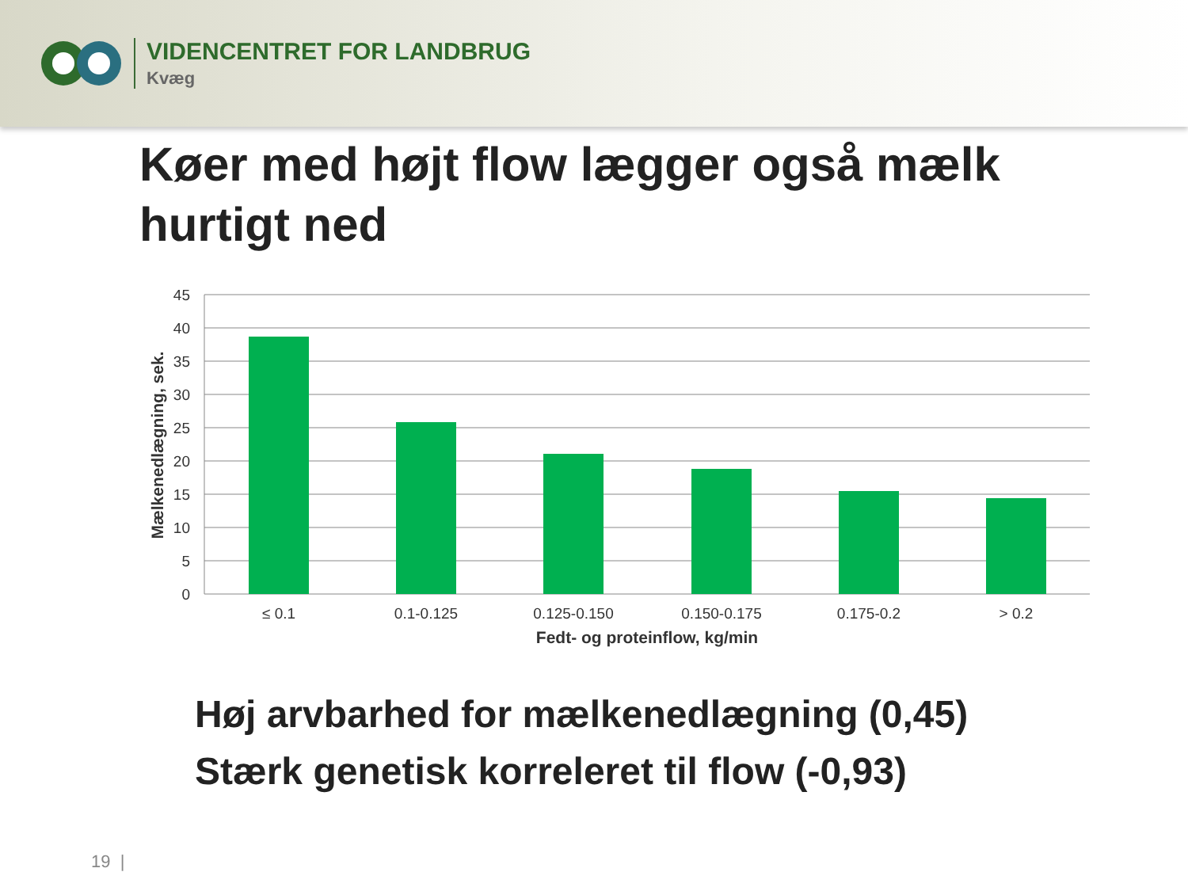VIDENCENTRET FOR LANDBRUG
Kvæg
Køer med højt flow lægger også mælk hurtigt ned
45
40
35
30
25
20
15
10
5
0
≤ 0.1
0.1-0.125
0.125-0.150
0.150-0.175
0.175-0.2
> 0.2
Fedt- og proteinflow, kg/min
Mælkenedlægning, sek.
Høj arvbarhed for mælkenedlægning (0,45)
Stærk genetisk korreleret til flow (-0,93)
19 |